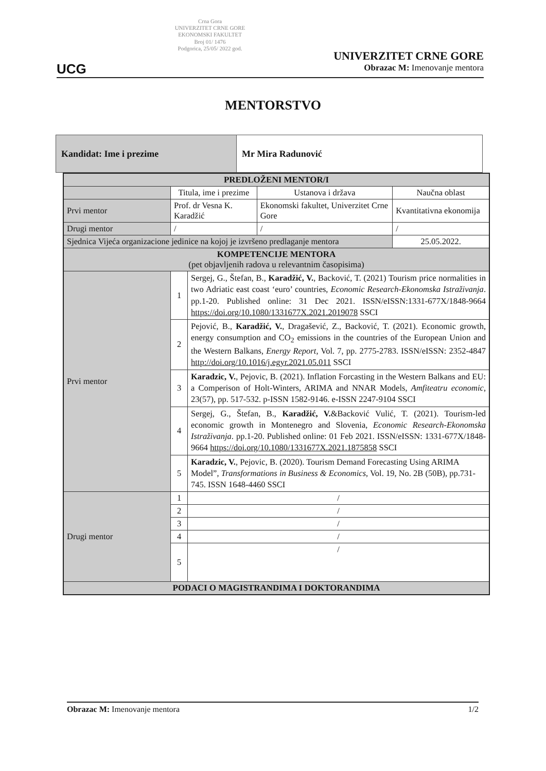UCG
Crna Gora
UNIVERZITET CRNE GORE
EKONOMSKI FAKULTET
Broj 01/ 1476
Podgorica, 25/05/ 2022 god.
UNIVERZITET CRNE GORE
Obrazac M: Imenovanje mentora
MENTORSTVO
| Kandidat: Ime i prezime | Mr Mira Radunović |
| PREDLOŽENI MENTOR/I | | | | |
| --- | --- | --- | --- | --- |
| | Titula, ime i prezime | | Ustanova i država | Naučna oblast |
| Prvi mentor | Prof. dr Vesna K. Karadžić | | Ekonomski fakultet, Univerzitet Crne Gore | Kvantitativna ekonomija |
| Drugi mentor | / | | / | / |
| Sjednica Vijeća organizacione jedinice na kojoj je izvršeno predlaganje mentora | | | | 25.05.2022. |
| KOMPETENCIJE MENTORA (pet objavljenih radova u relevantnim časopisima) | | | | |
| Prvi mentor | 1 | Sergej, G., Štefan, B., Karadžić, V. , Backović, T. (2021) Tourism price normalities in two Adriatic east coast ‘euro’ countries, Economic Research-Ekonomska Istraživanja . pp.1-20. Published online: 31 Dec 2021. ISSN/eISSN:1331-677X/1848-9664 https://doi.org/10.1080/1331677X.2021.2019078 SSCI | | |
| | 2 | Pejović, B., Karadžić, V. , Dragašević, Z., Backović, T. (2021). Economic growth, energy consumption and CO<sub>2</sub> emissions in the countries of the European Union and the Western Balkans, Energy Report , Vol. 7, pp. 2775-2783. ISSN/eISSN: 2352-4847 http://doi.org/10.1016/j.egyr.2021.05.011 SSCI | | |
| | 3 | Karadzic, V. , Pejovic, B. (2021). Inflation Forcasting in the Western Balkans and EU: a Comperison of Holt-Winters, ARIMA and NNAR Models, Amfiteatru economic , 23(57), pp. 517-532. p-ISSN 1582-9146. e-ISSN 2247-9104 SSCI | | |
| | 4 | Sergej, G., Štefan, B., Karadžić, V. &Backović Vulić, T. (2021). Tourism-led economic growth in Montenegro and Slovenia, Economic Research-Ekonomska Istraživanja . pp.1-20. Published online: 01 Feb 2021. ISSN/eISSN: 1331-677X/1848-9664 https://doi.org/10.1080/1331677X.2021.1875858 SSCI | | |
| | 5 | Karadzic, V. , Pejovic, B. (2020). Tourism Demand Forecasting Using ARIMA Model”, Transformations in Business & Economics , Vol. 19, No. 2B (50B), pp.731-745. ISSN 1648-4460 SSCI | | |
| Drugi mentor | 1 | / | | |
| | 2 | / | | |
| | 3 | / | | |
| | 4 | / | | |
| | 5 | / | | |
| PODACI O MAGISTRANDIMA I DOKTORANDIMA | | | | |
Obrazac M: Imenovanje mentora 1/2